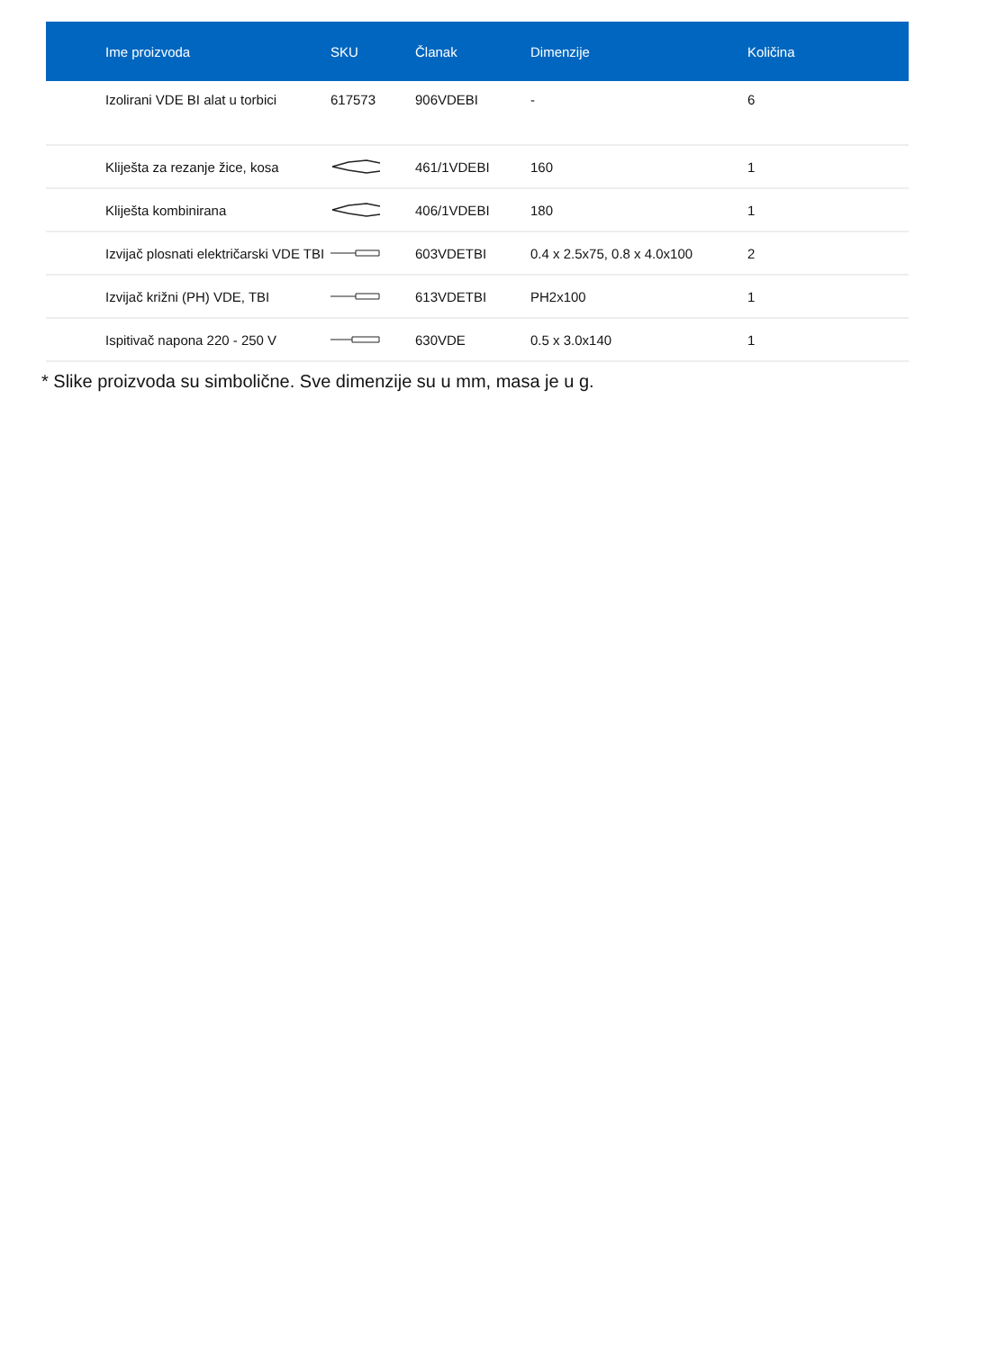| Ime proizvoda | SKU | Članak | Dimenzije | Količina |
| --- | --- | --- | --- | --- |
| Izolirani VDE BI alat u torbici | 617573 | 906VDEBI | - | 6 |
| Kliješta za rezanje žice, kosa | | 461/1VDEBI | 160 | 1 |
| Kliješta kombinirana | | 406/1VDEBI | 180 | 1 |
| Izvijač plosnati električarski VDE TBI | | 603VDETBI | 0.4 x 2.5x75, 0.8 x 4.0x100 | 2 |
| Izvijač križni (PH) VDE, TBI | | 613VDETBI | PH2x100 | 1 |
| Ispitivač napona 220 - 250 V | | 630VDE | 0.5 x 3.0x140 | 1 |
* Slike proizvoda su simbolične. Sve dimenzije su u mm, masa je u g.